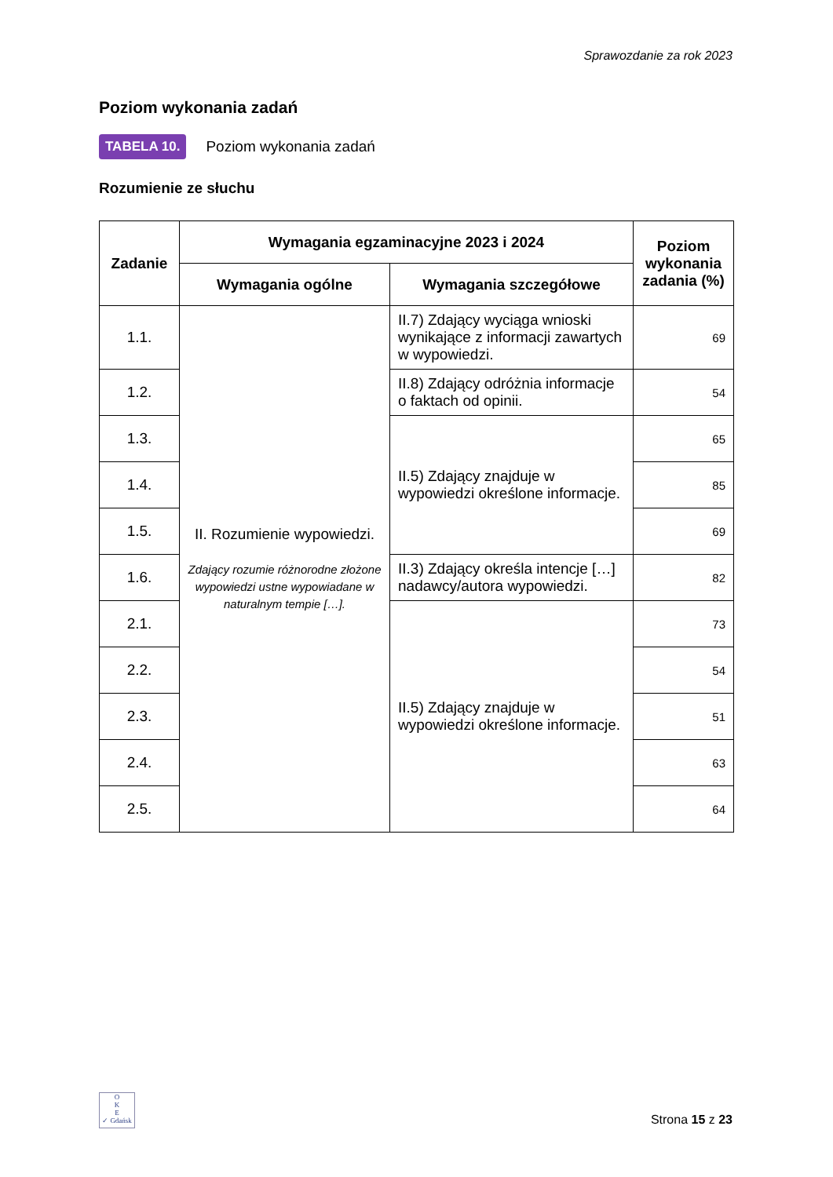Sprawozdanie za rok 2023
Poziom wykonania zadań
TABELA 10. Poziom wykonania zadań
Rozumienie ze słuchu
| Zadanie | Wymagania egzaminacyjne 2023 i 2024 | | Poziom wykonania zadania (%) |
| --- | --- | --- | --- |
| | Wymagania ogólne | Wymagania szczegółowe | |
| 1.1. | II. Rozumienie wypowiedzi. Zdający rozumie różnorodne złożone wypowiedzi ustne wypowiadane w naturalnym tempie […]. | II.7) Zdający wyciąga wnioski wynikające z informacji zawartych w wypowiedzi. | 69 |
| 1.2. | | II.8) Zdający odróżnia informacje o faktach od opinii. | 54 |
| 1.3. | | II.5) Zdający znajduje w wypowiedzi określone informacje. | 65 |
| 1.4. | | | 85 |
| 1.5. | | | 69 |
| 1.6. | | II.3) Zdający określa intencje […] nadawcy/autora wypowiedzi. | 82 |
| 2.1. | | II.5) Zdający znajduje w wypowiedzi określone informacje. | 73 |
| 2.2. | | | 54 |
| 2.3. | | | 51 |
| 2.4. | | | 63 |
| 2.5. | | | 64 |
O
K
E
✓ Gdańsk
Strona 15 z 23